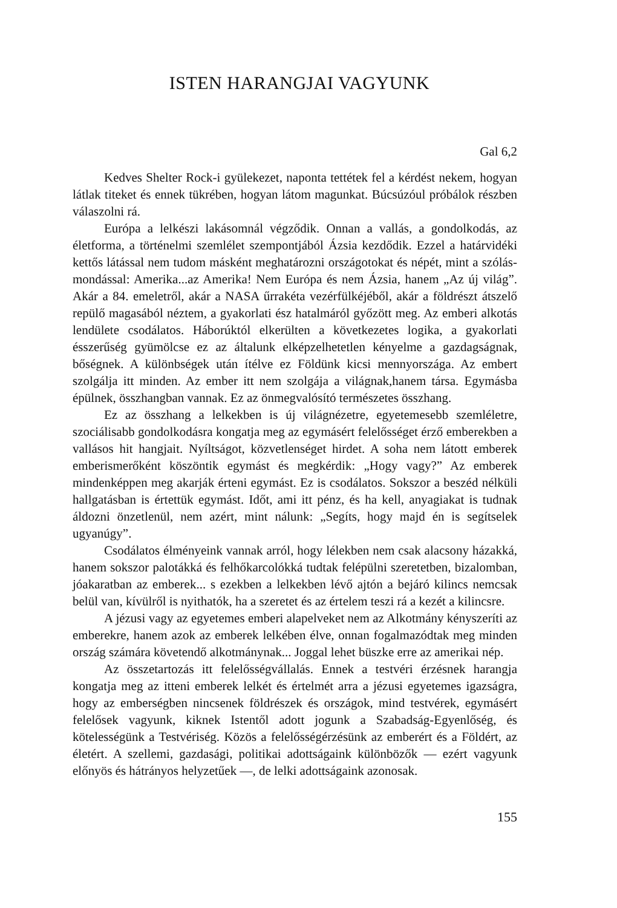ISTEN HARANGJAI VAGYUNK
Gal 6,2
Kedves Shelter Rock-i gyülekezet, naponta tettétek fel a kérdést nekem, hogyan látlak titeket és ennek tükrében, hogyan látom magunkat. Búcsúzóul próbálok részben válaszolni rá.
Európa a lelkészi lakásomnál végződik. Onnan a vallás, a gondolkodás, az életforma, a történelmi szemlélet szempontjából Ázsia kezdődik. Ezzel a határvidéki kettős látással nem tudom másként meghatározni országotokat és népét, mint a szólás-mondással: Amerika...az Amerika! Nem Európa és nem Ázsia, hanem „Az új világ”. Akár a 84. emeletről, akár a NASA űrrakéta vezérfülkéjéből, akár a földrészt átszelő repülő magasából néztem, a gyakorlati ész hatalmáról győzött meg. Az emberi alkotás lendülete csodálatos. Háborúktól elkerülten a következetes logika, a gyakorlati ésszerűség gyümölcse ez az általunk elképzelhetetlen kényelme a gazdagságnak, bőségnek. A különbségek után ítélve ez Földünk kicsi mennyországa. Az embert szolgálja itt minden. Az ember itt nem szolgája a világnak,hanem társa. Egymásba épülnek, összhangban vannak. Ez az önmegvalósító természetes összhang.
Ez az összhang a lelkekben is új világnézetre, egyetemesebb szemléletre, szociálisabb gondolkodásra kongatja meg az egymásért felelősséget érző emberekben a vallásos hit hangjait. Nyíltságot, közvetlenséget hirdet. A soha nem látott emberek emberismerőként köszöntik egymást és megkérdik: „Hogy vagy?” Az emberek mindenképpen meg akarják érteni egymást. Ez is csodálatos. Sokszor a beszéd nélküli hallgatásban is értettük egymást. Időt, ami itt pénz, és ha kell, anyagiakat is tudnak áldozni önzetlenül, nem azért, mint nálunk: „Segíts, hogy majd én is segítselek ugyanúgy”.
Csodálatos élményeink vannak arról, hogy lélekben nem csak alacsony házakká, hanem sokszor palotákká és felhőkarcolókká tudtak felépülni szeretetben, bizalomban, jóakaratban az emberek... s ezekben a lelkekben lévő ajtón a bejáró kilincs nemcsak belül van, kívülről is nyithatók, ha a szeretet és az értelem teszi rá a kezét a kilincsre.
A jézusi vagy az egyetemes emberi alapelveket nem az Alkotmány kényszeríti az emberekre, hanem azok az emberek lelkében élve, onnan fogalmazódtak meg minden ország számára követendő alkotmánynak... Joggal lehet büszke erre az amerikai nép.
Az összetartozás itt felelősségvállalás. Ennek a testvéri érzésnek harangja kongatja meg az itteni emberek lelkét és értelmét arra a jézusi egyetemes igazságra, hogy az emberségben nincsenek földrészek és országok, mind testvérek, egymásért felelősek vagyunk, kiknek Istentől adott jogunk a Szabadság-Egyenlőség, és kötelességünk a Testvériség. Közös a felelősségérzésünk az emberért és a Földért, az életért. A szellemi, gazdasági, politikai adottságaink különbözők — ezért vagyunk előnyös és hátrányos helyzetűek —, de lelki adottságaink azonosak.
155